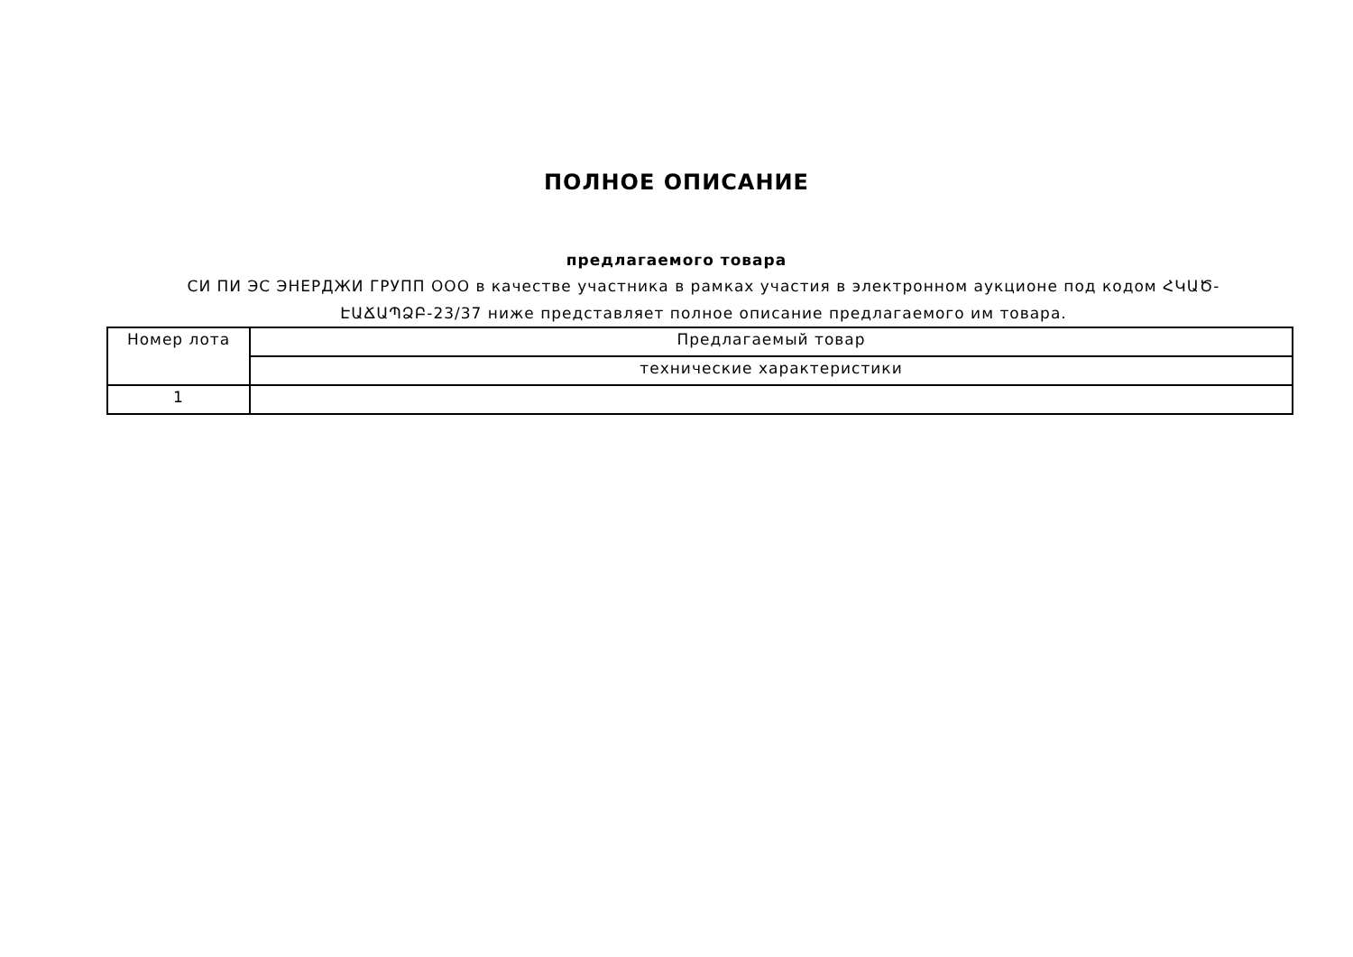ПОЛНОЕ ОПИСАНИЕ
предлагаемого товара
СИ ПИ ЭС ЭНЕРДЖИ ГРУПП ООО в качестве участника в рамках участия в электронном аукционе под кодом ՀԿԱԾ-ԷԱՃԱՊՁԲ-23/37 ниже представляет полное описание предлагаемого им товара.
| Номер лота | Предлагаемый товар |
| --- | --- |
| | технические характеристики |
| 1 | |